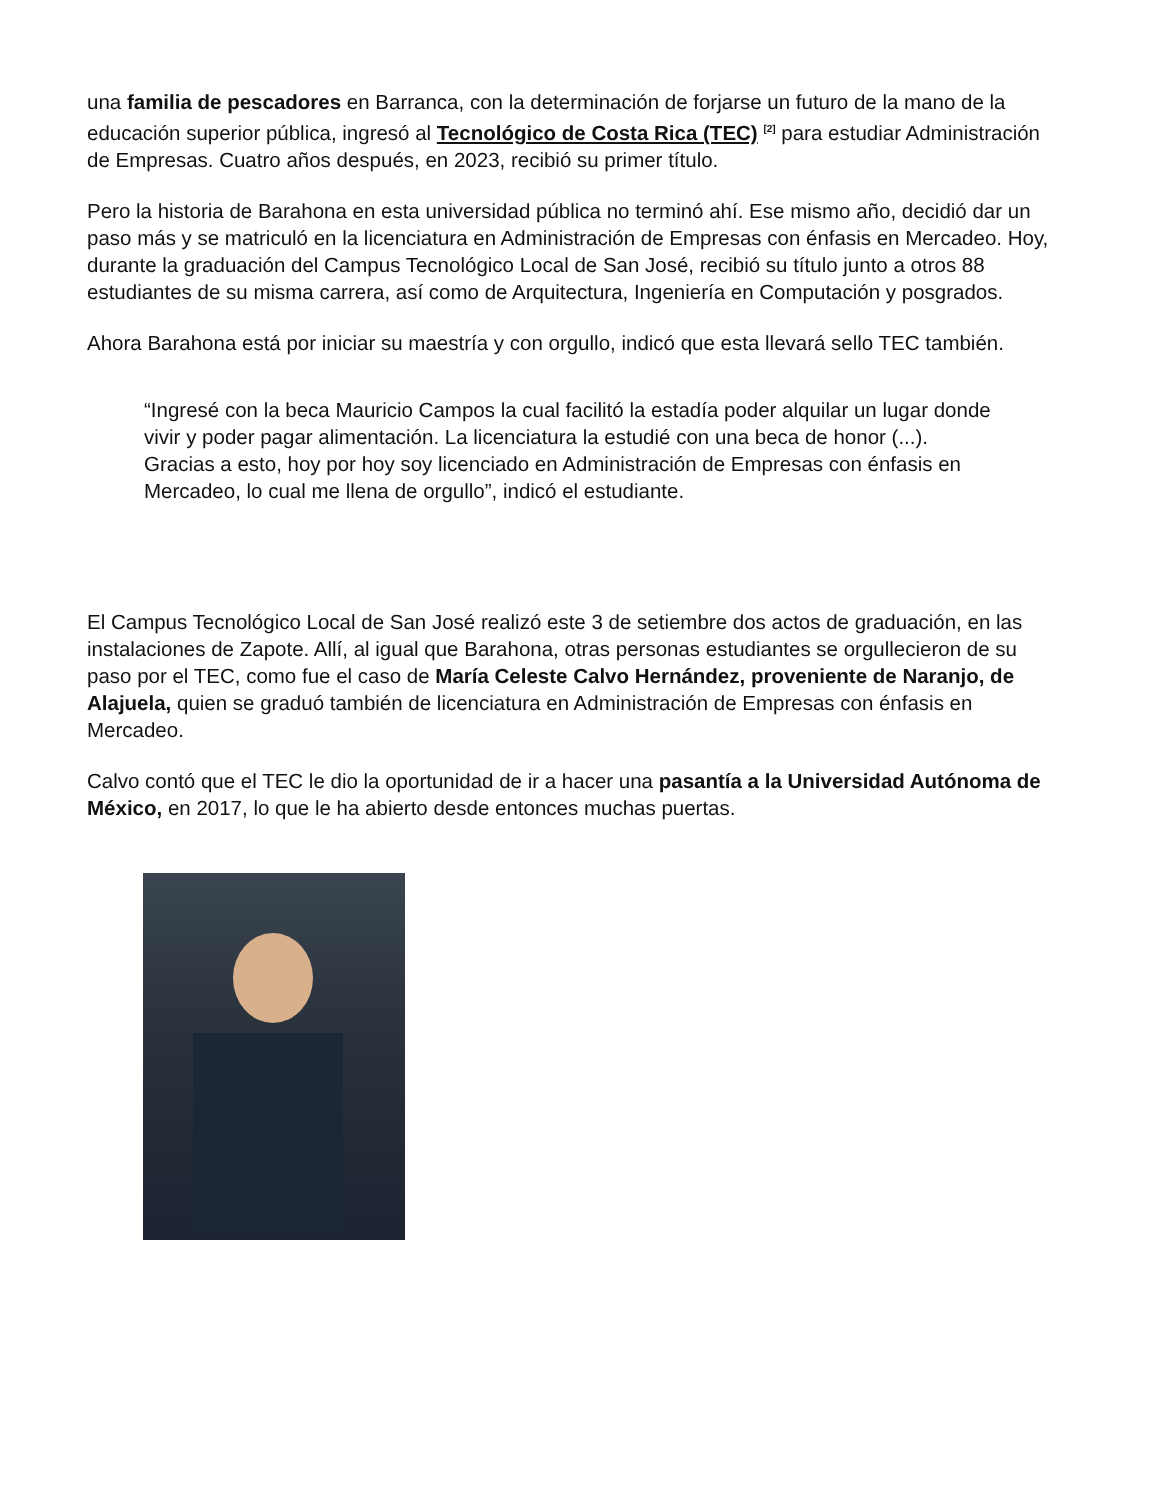una familia de pescadores en Barranca, con la determinación de forjarse un futuro de la mano de la educación superior pública, ingresó al Tecnológico de Costa Rica (TEC) <sup>[2]</sup> para estudiar Administración de Empresas. Cuatro años después, en 2023, recibió su primer título.
Pero la historia de Barahona en esta universidad pública no terminó ahí. Ese mismo año, decidió dar un paso más y se matriculó en la licenciatura en Administración de Empresas con énfasis en Mercadeo. Hoy, durante la graduación del Campus Tecnológico Local de San José, recibió su título junto a otros 88 estudiantes de su misma carrera, así como de Arquitectura, Ingeniería en Computación y posgrados.
Ahora Barahona está por iniciar su maestría y con orgullo, indicó que esta llevará sello TEC también.
“Ingresé con la beca Mauricio Campos la cual facilitó la estadía poder alquilar un lugar donde vivir y poder pagar alimentación. La licenciatura la estudié con una beca de honor (...). Gracias a esto, hoy por hoy soy licenciado en Administración de Empresas con énfasis en Mercadeo, lo cual me llena de orgullo”, indicó el estudiante.
El Campus Tecnológico Local de San José realizó este 3 de setiembre dos actos de graduación, en las instalaciones de Zapote. Allí, al igual que Barahona, otras personas estudiantes se orgullecieron de su paso por el TEC, como fue el caso de María Celeste Calvo Hernández, proveniente de Naranjo, de Alajuela, quien se graduó también de licenciatura en Administración de Empresas con énfasis en Mercadeo.
Calvo contó que el TEC le dio la oportunidad de ir a hacer una pasantía a la Universidad Autónoma de México, en 2017, lo que le ha abierto desde entonces muchas puertas.